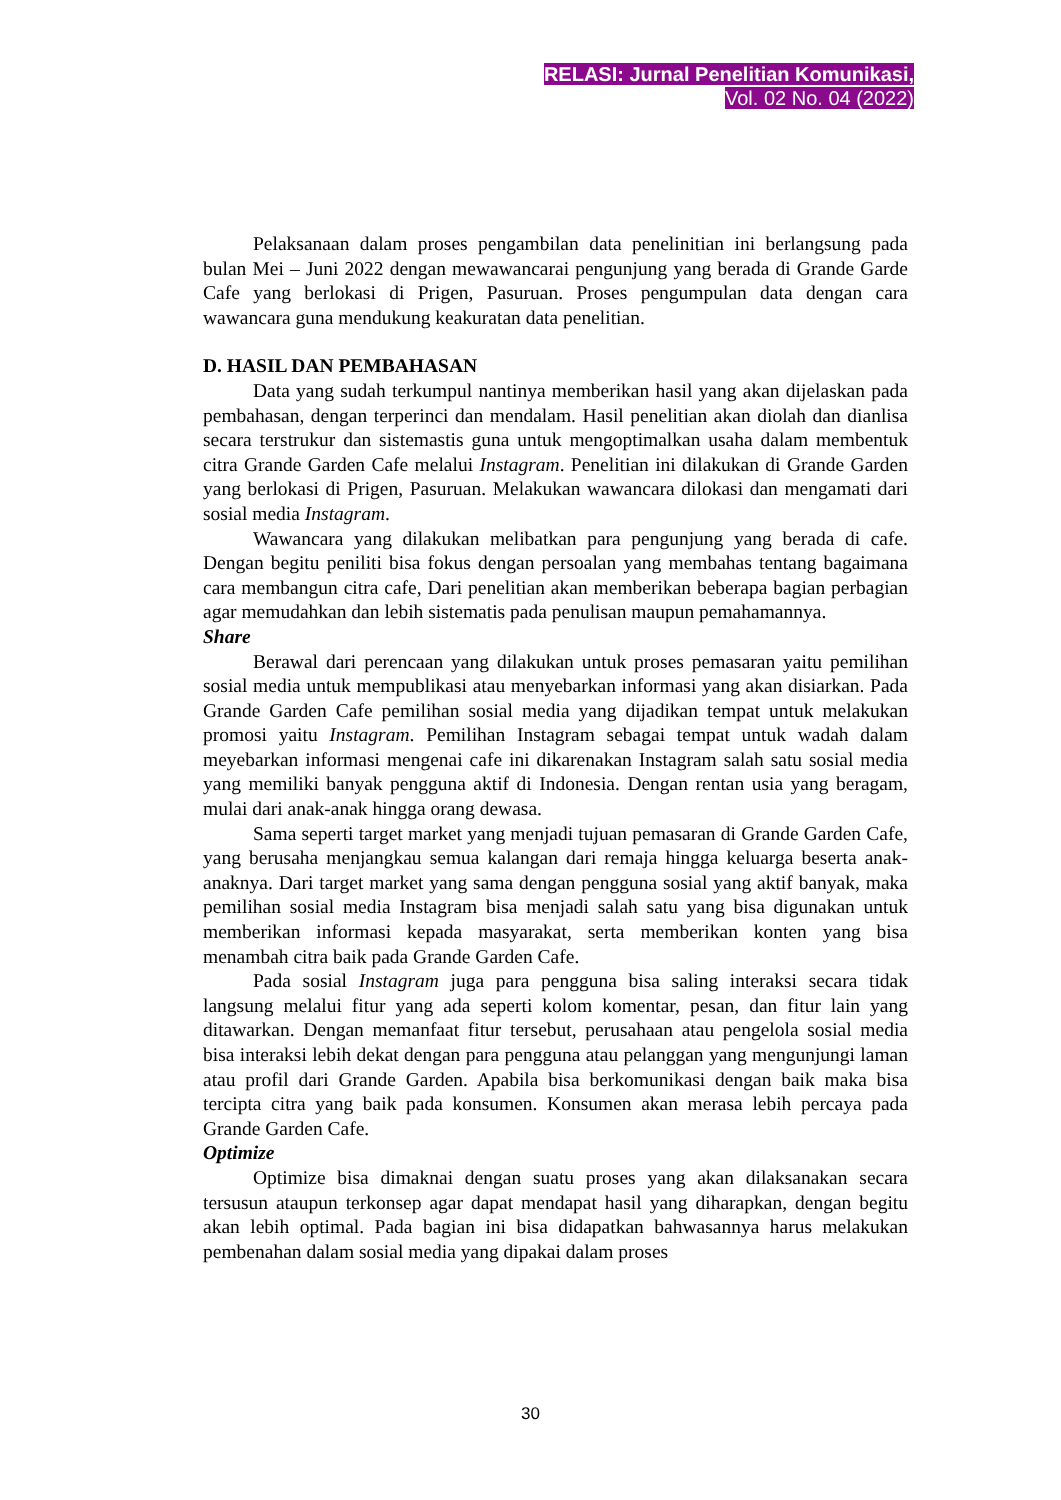RELASI: Jurnal Penelitian Komunikasi,
Vol. 02 No. 04 (2022)
Pelaksanaan dalam proses pengambilan data penelinitian ini berlangsung pada bulan Mei – Juni 2022 dengan mewawancarai pengunjung yang berada di Grande Garde Cafe yang berlokasi di Prigen, Pasuruan. Proses pengumpulan data dengan cara wawancara guna mendukung keakuratan data penelitian.
D. HASIL DAN PEMBAHASAN
Data yang sudah terkumpul nantinya memberikan hasil yang akan dijelaskan pada pembahasan, dengan terperinci dan mendalam. Hasil penelitian akan diolah dan dianlisa secara terstrukur dan sistemastis guna untuk mengoptimalkan usaha dalam membentuk citra Grande Garden Cafe melalui Instagram. Penelitian ini dilakukan di Grande Garden yang berlokasi di Prigen, Pasuruan. Melakukan wawancara dilokasi dan mengamati dari sosial media Instagram.
Wawancara yang dilakukan melibatkan para pengunjung yang berada di cafe. Dengan begitu peniliti bisa fokus dengan persoalan yang membahas tentang bagaimana cara membangun citra cafe, Dari penelitian akan memberikan beberapa bagian perbagian agar memudahkan dan lebih sistematis pada penulisan maupun pemahamannya.
Share
Berawal dari perencaan yang dilakukan untuk proses pemasaran yaitu pemilihan sosial media untuk mempublikasi atau menyebarkan informasi yang akan disiarkan. Pada Grande Garden Cafe pemilihan sosial media yang dijadikan tempat untuk melakukan promosi yaitu Instagram. Pemilihan Instagram sebagai tempat untuk wadah dalam meyebarkan informasi mengenai cafe ini dikarenakan Instagram salah satu sosial media yang memiliki banyak pengguna aktif di Indonesia. Dengan rentan usia yang beragam, mulai dari anak-anak hingga orang dewasa.
Sama seperti target market yang menjadi tujuan pemasaran di Grande Garden Cafe, yang berusaha menjangkau semua kalangan dari remaja hingga keluarga beserta anak-anaknya. Dari target market yang sama dengan pengguna sosial yang aktif banyak, maka pemilihan sosial media Instagram bisa menjadi salah satu yang bisa digunakan untuk memberikan informasi kepada masyarakat, serta memberikan konten yang bisa menambah citra baik pada Grande Garden Cafe.
Pada sosial Instagram juga para pengguna bisa saling interaksi secara tidak langsung melalui fitur yang ada seperti kolom komentar, pesan, dan fitur lain yang ditawarkan. Dengan memanfaat fitur tersebut, perusahaan atau pengelola sosial media bisa interaksi lebih dekat dengan para pengguna atau pelanggan yang mengunjungi laman atau profil dari Grande Garden. Apabila bisa berkomunikasi dengan baik maka bisa tercipta citra yang baik pada konsumen. Konsumen akan merasa lebih percaya pada Grande Garden Cafe.
Optimize
Optimize bisa dimaknai dengan suatu proses yang akan dilaksanakan secara tersusun ataupun terkonsep agar dapat mendapat hasil yang diharapkan, dengan begitu akan lebih optimal. Pada bagian ini bisa didapatkan bahwasannya harus melakukan pembenahan dalam sosial media yang dipakai dalam proses
30